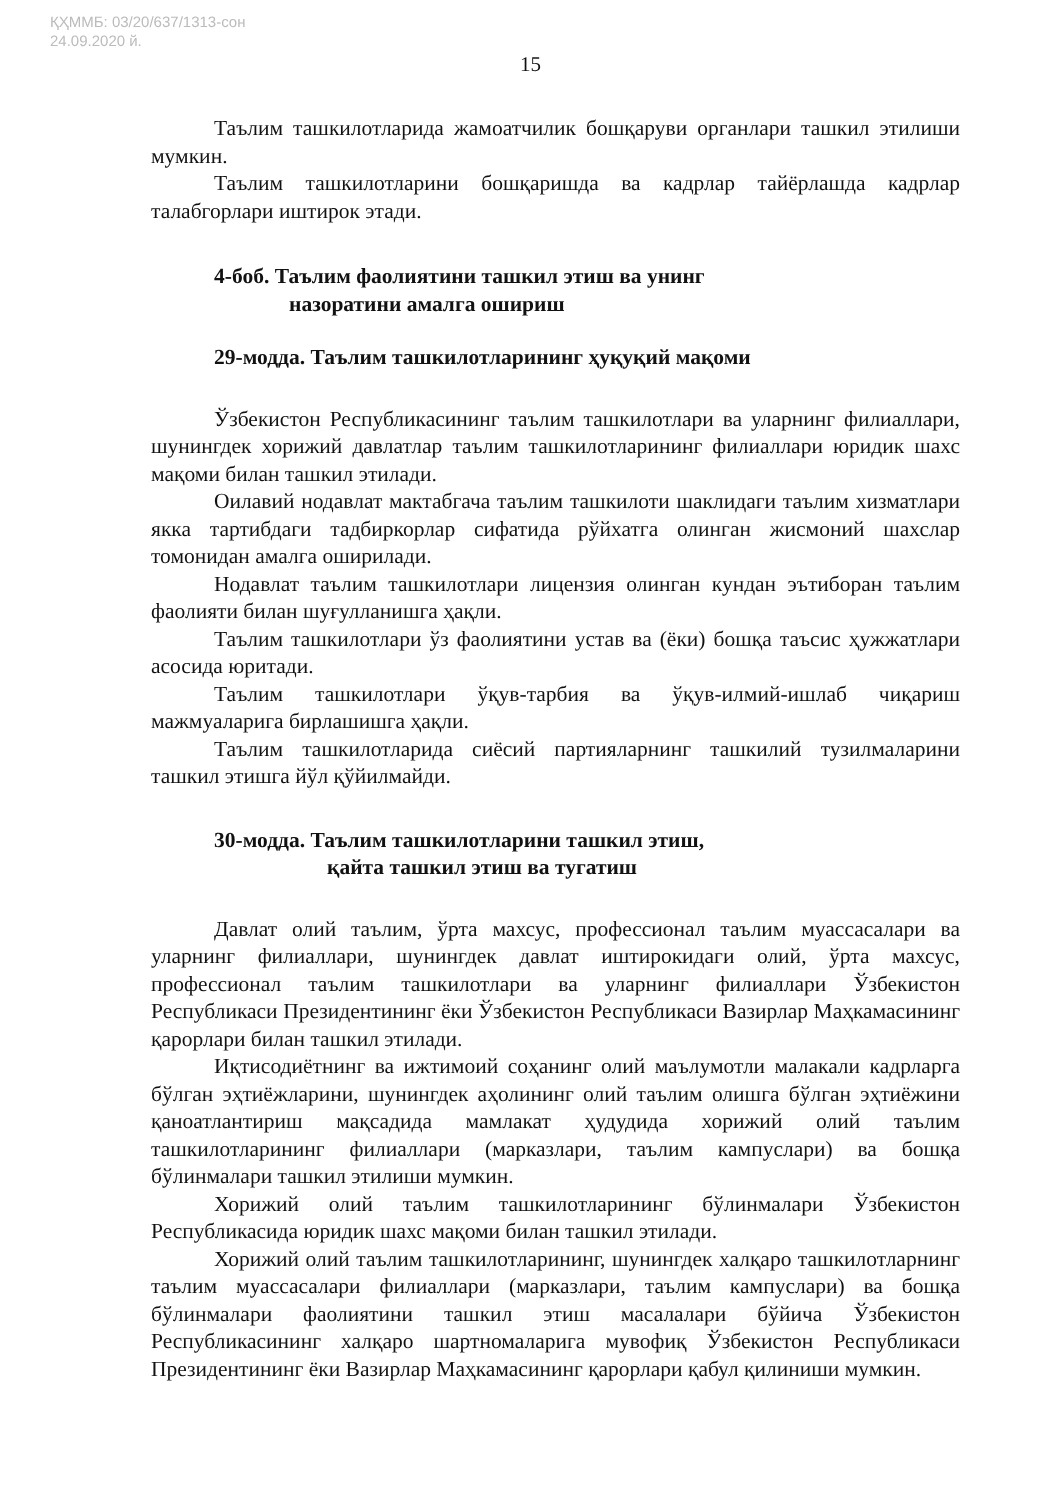ҚҲММБ: 03/20/637/1313-сон
24.09.2020 й.
15
Таълим ташкилотларида жамоатчилик бошқаруви органлари ташкил этилиши мумкин.
Таълим ташкилотларини бошқаришда ва кадрлар тайёрлашда кадрлар талабгорлари иштирок этади.
4-боб. Таълим фаолиятини ташкил этиш ва унинг
назоратини амалга ошириш
29-модда. Таълим ташкилотларининг ҳуқуқий мақоми
Ўзбекистон Республикасининг таълим ташкилотлари ва уларнинг филиаллари, шунингдек хорижий давлатлар таълим ташкилотларининг филиаллари юридик шахс мақоми билан ташкил этилади.
Оилавий нодавлат мактабгача таълим ташкилоти шаклидаги таълим хизматлари якка тартибдаги тадбиркорлар сифатида рўйхатга олинган жисмоний шахслар томонидан амалга оширилади.
Нодавлат таълим ташкилотлари лицензия олинган кундан эътиборан таълим фаолияти билан шуғулланишга ҳақли.
Таълим ташкилотлари ўз фаолиятини устав ва (ёки) бошқа таъсис ҳужжатлари асосида юритади.
Таълим ташкилотлари ўқув-тарбия ва ўқув-илмий-ишлаб чиқариш мажмуаларига бирлашишга ҳақли.
Таълим ташкилотларида сиёсий партияларнинг ташкилий тузилмаларини ташкил этишга йўл қўйилмайди.
30-модда. Таълим ташкилотларини ташкил этиш,
қайта ташкил этиш ва тугатиш
Давлат олий таълим, ўрта махсус, профессионал таълим муассасалари ва уларнинг филиаллари, шунингдек давлат иштирокидаги олий, ўрта махсус, профессионал таълим ташкилотлари ва уларнинг филиаллари Ўзбекистон Республикаси Президентининг ёки Ўзбекистон Республикаси Вазирлар Маҳкамасининг қарорлари билан ташкил этилади.
Иқтисодиётнинг ва ижтимоий соҳанинг олий маълумотли малакали кадрларга бўлган эҳтиёжларини, шунингдек аҳолининг олий таълим олишга бўлган эҳтиёжини қаноатлантириш мақсадида мамлакат ҳудудида хорижий олий таълим ташкилотларининг филиаллари (марказлари, таълим кампуслари) ва бошқа бўлинмалари ташкил этилиши мумкин.
Хорижий олий таълим ташкилотларининг бўлинмалари Ўзбекистон Республикасида юридик шахс мақоми билан ташкил этилади.
Хорижий олий таълим ташкилотларининг, шунингдек халқаро ташкилотларнинг таълим муассасалари филиаллари (марказлари, таълим кампуслари) ва бошқа бўлинмалари фаолиятини ташкил этиш масалалари бўйича Ўзбекистон Республикасининг халқаро шартномаларига мувофиқ Ўзбекистон Республикаси Президентининг ёки Вазирлар Маҳкамасининг қарорлари қабул қилиниши мумкин.